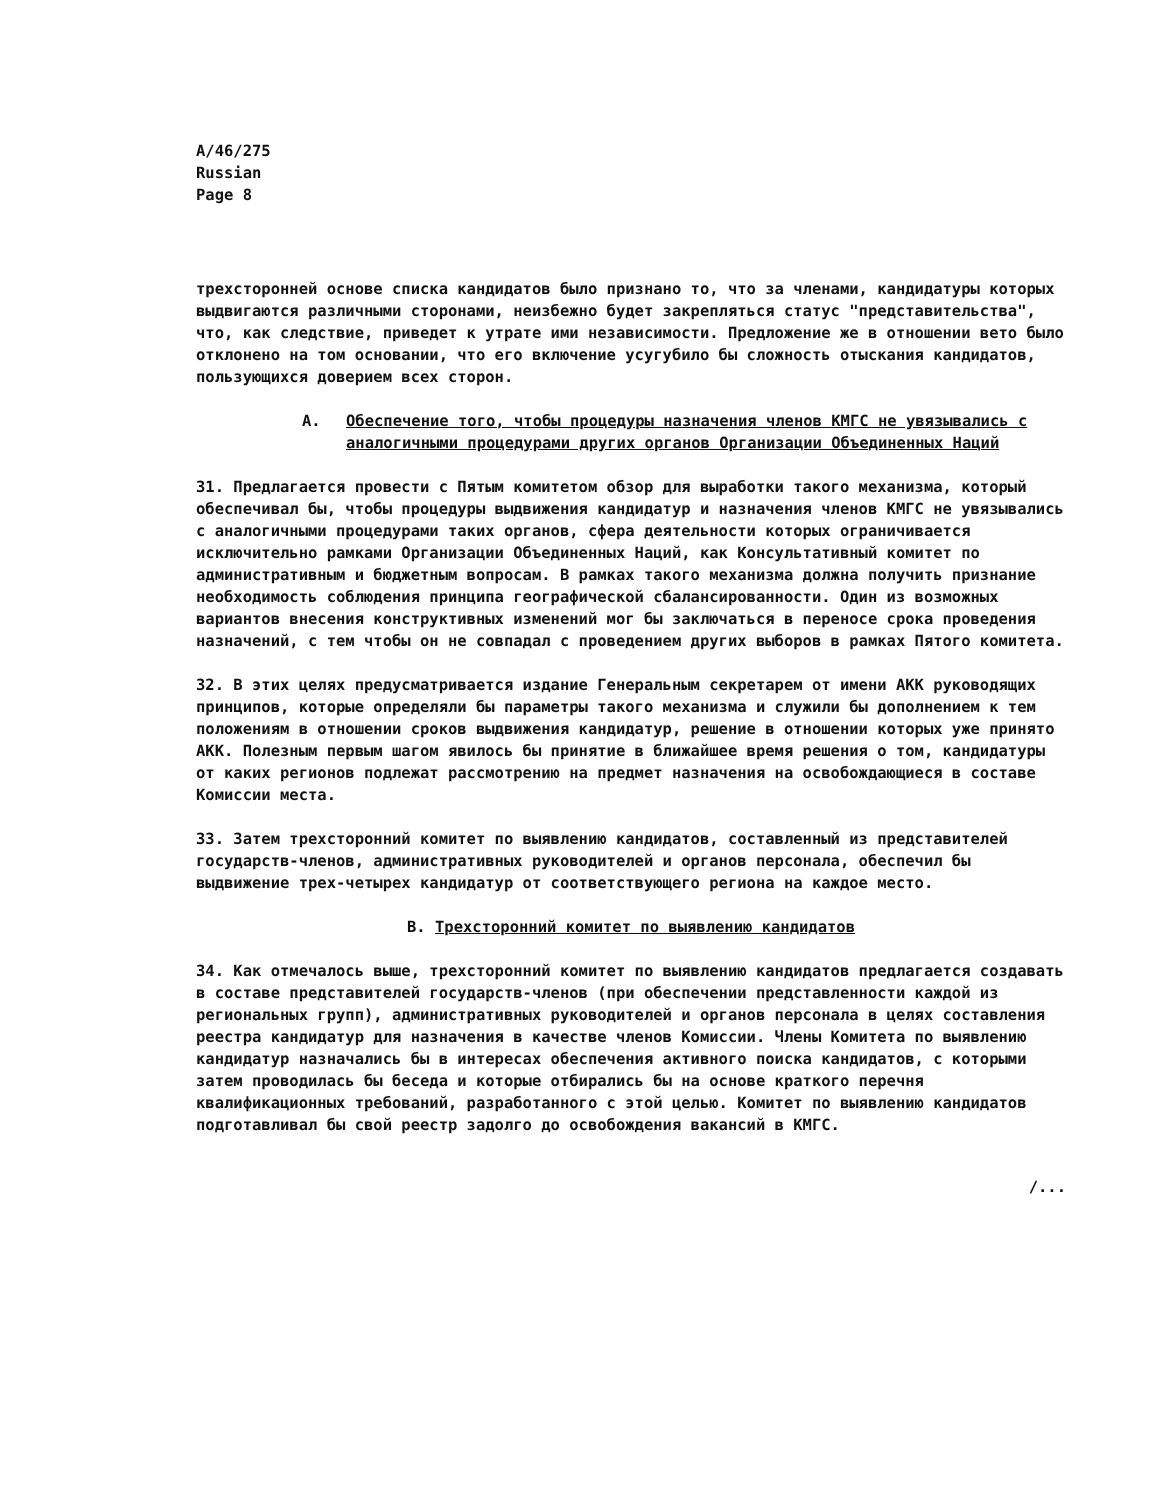A/46/275
Russian
Page 8
трехсторонней основе списка кандидатов было признано то, что за членами, кандидатуры которых выдвигаются различными сторонами, неизбежно будет закрепляться статус "представительства", что, как следствие, приведет к утрате ими независимости. Предложение же в отношении вето было отклонено на том основании, что его включение усугубило бы сложность отыскания кандидатов, пользующихся доверием всех сторон.
A. Обеспечение того, чтобы процедуры назначения членов КМГС не увязывались с аналогичными процедурами других органов Организации Объединенных Наций
31. Предлагается провести с Пятым комитетом обзор для выработки такого механизма, который обеспечивал бы, чтобы процедуры выдвижения кандидатур и назначения членов КМГС не увязывались с аналогичными процедурами таких органов, сфера деятельности которых ограничивается исключительно рамками Организации Объединенных Наций, как Консультативный комитет по административным и бюджетным вопросам. В рамках такого механизма должна получить признание необходимость соблюдения принципа географической сбалансированности. Один из возможных вариантов внесения конструктивных изменений мог бы заключаться в переносе срока проведения назначений, с тем чтобы он не совпадал с проведением других выборов в рамках Пятого комитета.
32. В этих целях предусматривается издание Генеральным секретарем от имени АКК руководящих принципов, которые определяли бы параметры такого механизма и служили бы дополнением к тем положениям в отношении сроков выдвижения кандидатур, решение в отношении которых уже принято АКК. Полезным первым шагом явилось бы принятие в ближайшее время решения о том, кандидатуры от каких регионов подлежат рассмотрению на предмет назначения на освобождающиеся в составе Комиссии места.
33. Затем трехсторонний комитет по выявлению кандидатов, составленный из представителей государств-членов, административных руководителей и органов персонала, обеспечил бы выдвижение трех-четырех кандидатур от соответствующего региона на каждое место.
B. Трехсторонний комитет по выявлению кандидатов
34. Как отмечалось выше, трехсторонний комитет по выявлению кандидатов предлагается создавать в составе представителей государств-членов (при обеспечении представленности каждой из региональных групп), административных руководителей и органов персонала в целях составления реестра кандидатур для назначения в качестве членов Комиссии. Члены Комитета по выявлению кандидатур назначались бы в интересах обеспечения активного поиска кандидатов, с которыми затем проводилась бы беседа и которые отбирались бы на основе краткого перечня квалификационных требований, разработанного с этой целью. Комитет по выявлению кандидатов подготавливал бы свой реестр задолго до освобождения вакансий в КМГС.
/...